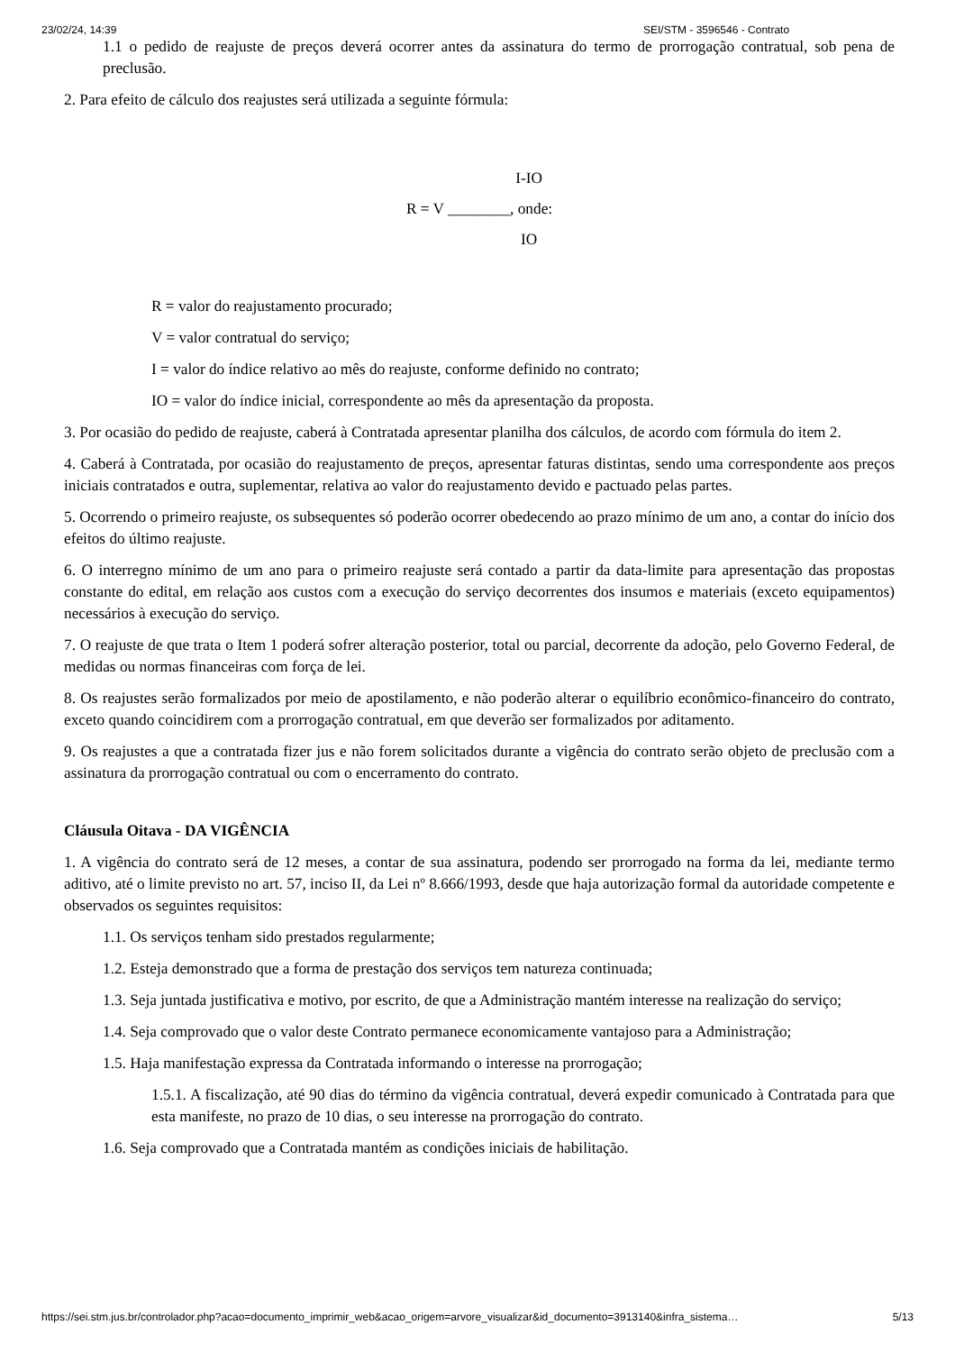23/02/24, 14:39 SEI/STM - 3596546 - Contrato
1.1 o pedido de reajuste de preços deverá ocorrer antes da assinatura do termo de prorrogação contratual, sob pena de preclusão.
2. Para efeito de cálculo dos reajustes será utilizada a seguinte fórmula:
I-IO
R = V ________, onde:
IO
R = valor do reajustamento procurado;
V = valor contratual do serviço;
I = valor do índice relativo ao mês do reajuste, conforme definido no contrato;
IO = valor do índice inicial, correspondente ao mês da apresentação da proposta.
3. Por ocasião do pedido de reajuste, caberá à Contratada apresentar planilha dos cálculos, de acordo com fórmula do item 2.
4. Caberá à Contratada, por ocasião do reajustamento de preços, apresentar faturas distintas, sendo uma correspondente aos preços iniciais contratados e outra, suplementar, relativa ao valor do reajustamento devido e pactuado pelas partes.
5. Ocorrendo o primeiro reajuste, os subsequentes só poderão ocorrer obedecendo ao prazo mínimo de um ano, a contar do início dos efeitos do último reajuste.
6. O interregno mínimo de um ano para o primeiro reajuste será contado a partir da data-limite para apresentação das propostas constante do edital, em relação aos custos com a execução do serviço decorrentes dos insumos e materiais (exceto equipamentos) necessários à execução do serviço.
7. O reajuste de que trata o Item 1 poderá sofrer alteração posterior, total ou parcial, decorrente da adoção, pelo Governo Federal, de medidas ou normas financeiras com força de lei.
8. Os reajustes serão formalizados por meio de apostilamento, e não poderão alterar o equilíbrio econômico-financeiro do contrato, exceto quando coincidirem com a prorrogação contratual, em que deverão ser formalizados por aditamento.
9. Os reajustes a que a contratada fizer jus e não forem solicitados durante a vigência do contrato serão objeto de preclusão com a assinatura da prorrogação contratual ou com o encerramento do contrato.
Cláusula Oitava - DA VIGÊNCIA
1. A vigência do contrato será de 12 meses, a contar de sua assinatura, podendo ser prorrogado na forma da lei, mediante termo aditivo, até o limite previsto no art. 57, inciso II, da Lei nº 8.666/1993, desde que haja autorização formal da autoridade competente e observados os seguintes requisitos:
1.1. Os serviços tenham sido prestados regularmente;
1.2. Esteja demonstrado que a forma de prestação dos serviços tem natureza continuada;
1.3. Seja juntada justificativa e motivo, por escrito, de que a Administração mantém interesse na realização do serviço;
1.4. Seja comprovado que o valor deste Contrato permanece economicamente vantajoso para a Administração;
1.5. Haja manifestação expressa da Contratada informando o interesse na prorrogação;
1.5.1. A fiscalização, até 90 dias do término da vigência contratual, deverá expedir comunicado à Contratada para que esta manifeste, no prazo de 10 dias, o seu interesse na prorrogação do contrato.
1.6. Seja comprovado que a Contratada mantém as condições iniciais de habilitação.
https://sei.stm.jus.br/controlador.php?acao=documento_imprimir_web&acao_origem=arvore_visualizar&id_documento=3913140&infra_sistema… 5/13